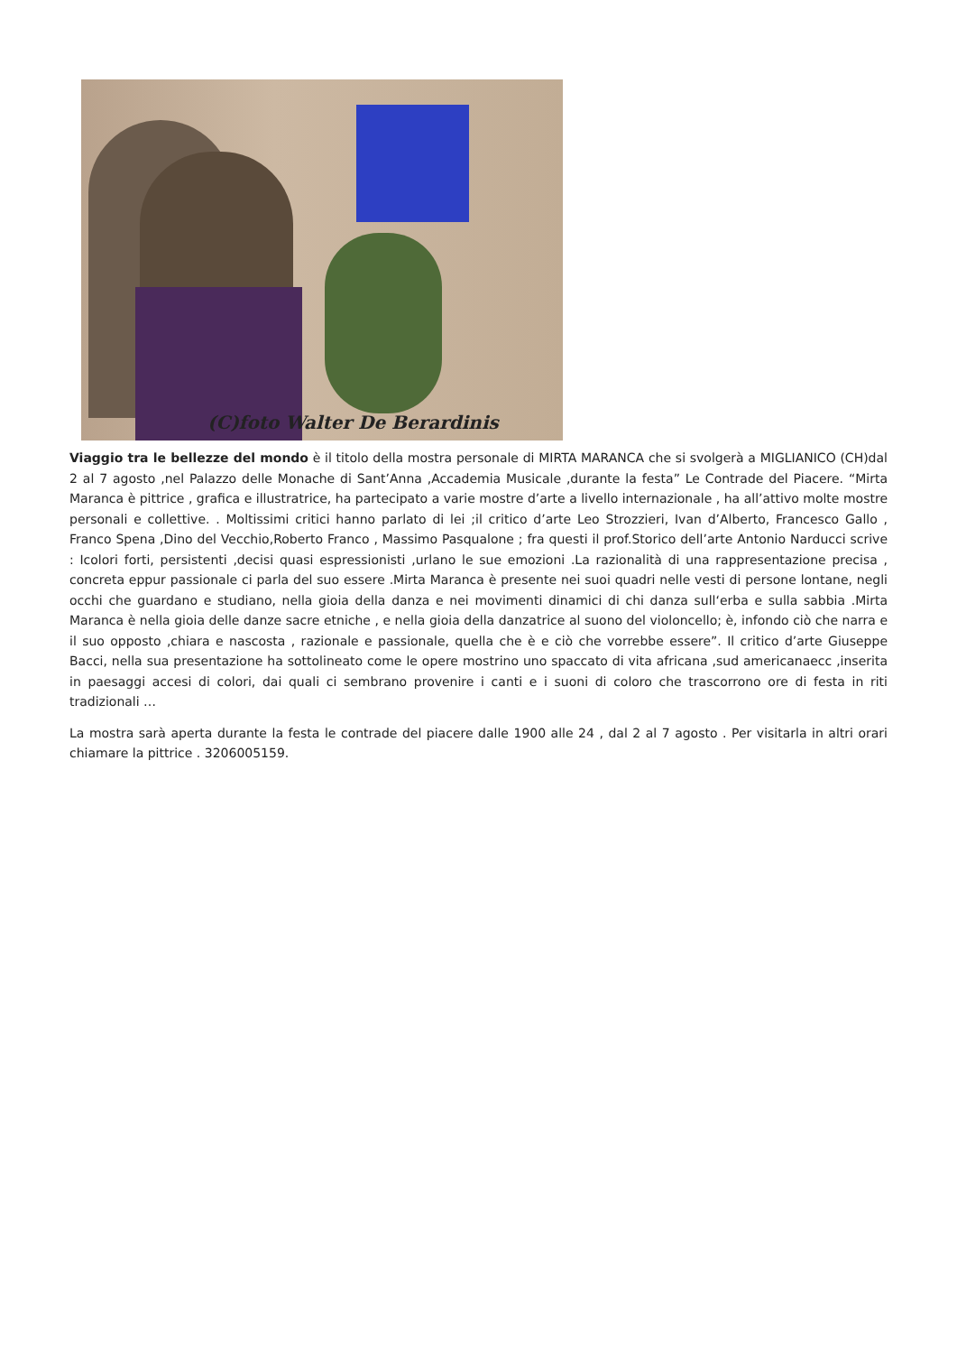(C)foto Walter De Berardinis
Viaggio tra le bellezze del mondo è il titolo della mostra personale di MIRTA MARANCA che si svolgerà a MIGLIANICO (CH)dal 2 al 7 agosto ,nel Palazzo delle Monache di Sant’Anna ,Accademia Musicale ,durante la festa” Le Contrade del Piacere. “Mirta Maranca è pittrice , grafica e illustratrice, ha partecipato a varie mostre d’arte a livello internazionale , ha all’attivo molte mostre personali e collettive. . Moltissimi critici hanno parlato di lei ;il critico d’arte Leo Strozzieri, Ivan d’Alberto, Francesco Gallo , Franco Spena ,Dino del Vecchio,Roberto Franco , Massimo Pasqualone ; fra questi il prof.Storico dell’arte Antonio Narducci scrive : Icolori forti, persistenti ,decisi quasi espressionisti ,urlano le sue emozioni .La razionalità di una rappresentazione precisa , concreta eppur passionale ci parla del suo essere .Mirta Maranca è presente nei suoi quadri nelle vesti di persone lontane, negli occhi che guardano e studiano, nella gioia della danza e nei movimenti dinamici di chi danza sull‘erba e sulla sabbia .Mirta Maranca è nella gioia delle danze sacre etniche , e nella gioia della danzatrice al suono del violoncello; è, infondo ciò che narra e il suo opposto ,chiara e nascosta , razionale e passionale, quella che è e ciò che vorrebbe essere”. Il critico d’arte Giuseppe Bacci, nella sua presentazione ha sottolineato come le opere mostrino uno spaccato di vita africana ,sud americanaecc ,inserita in paesaggi accesi di colori, dai quali ci sembrano provenire i canti e i suoni di coloro che trascorrono ore di festa in riti tradizionali …
La mostra sarà aperta durante la festa le contrade del piacere dalle 1900 alle 24 , dal 2 al 7 agosto . Per visitarla in altri orari chiamare la pittrice . 3206005159.